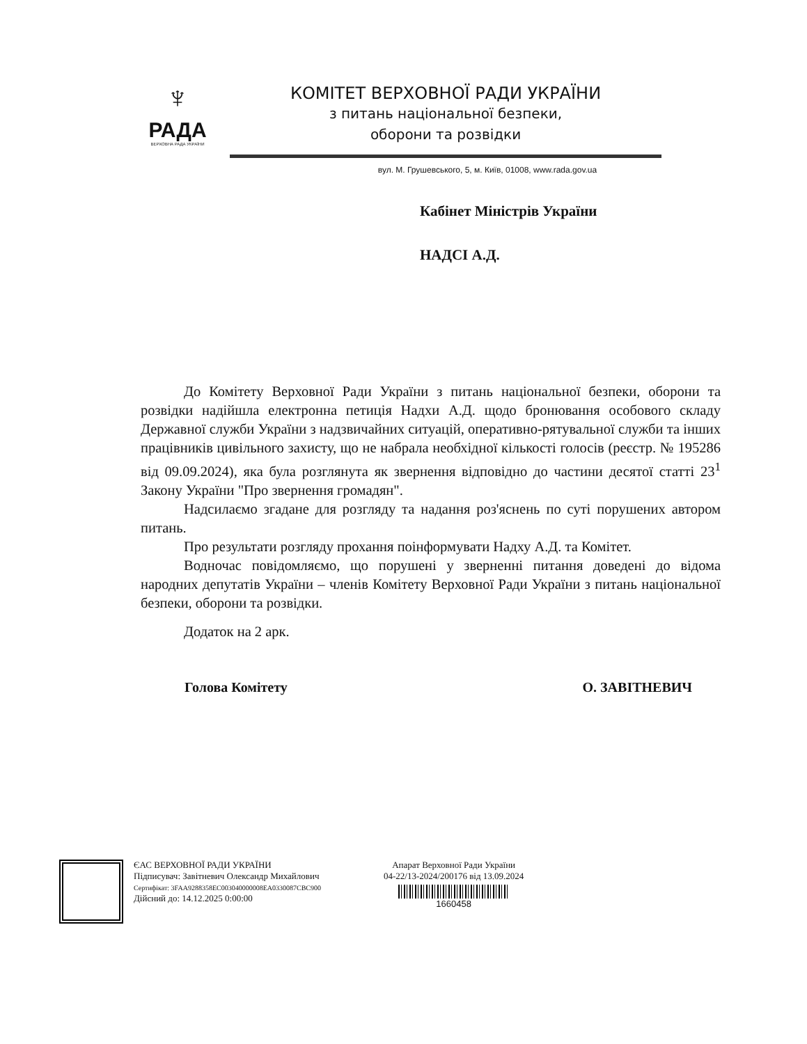♆
РАДА
ВЕРХОВНА РАДА УКРАЇНИ
КОМІТЕТ ВЕРХОВНОЇ РАДИ УКРАЇНИ
з питань національної безпеки,
оборони та розвідки
вул. М. Грушевського, 5, м. Київ, 01008, www.rada.gov.ua
Кабінет Міністрів України
НАДСІ А.Д.
До Комітету Верховної Ради України з питань національної безпеки, оборони та розвідки надійшла електронна петиція Надхи А.Д. щодо бронювання особового складу Державної служби України з надзвичайних ситуацій, оперативно-рятувальної служби та інших працівників цивільного захисту, що не набрала необхідної кількості голосів (реєстр. № 195286 від 09.09.2024), яка була розглянута як звернення відповідно до частини десятої статті 23<sup>1</sup> Закону України "Про звернення громадян".
Надсилаємо згадане для розгляду та надання роз'яснень по суті порушених автором питань.
Про результати розгляду прохання поінформувати Надху А.Д. та Комітет.
Водночас повідомляємо, що порушені у зверненні питання доведені до відома народних депутатів України – членів Комітету Верховної Ради України з питань національної безпеки, оборони та розвідки.
Додаток на 2 арк.
Голова Комітету О. ЗАВІТНЕВИЧ
ЄАС ВЕРХОВНОЇ РАДИ УКРАЇНИ
Підписувач: Завітневич Олександр Михайлович
Сертифікат: 3FAA9288358EC003040000008EA0330087CBC900
Дійсний до: 14.12.2025 0:00:00
Апарат Верховної Ради України
04-22/13-2024/200176 від 13.09.2024
1660458